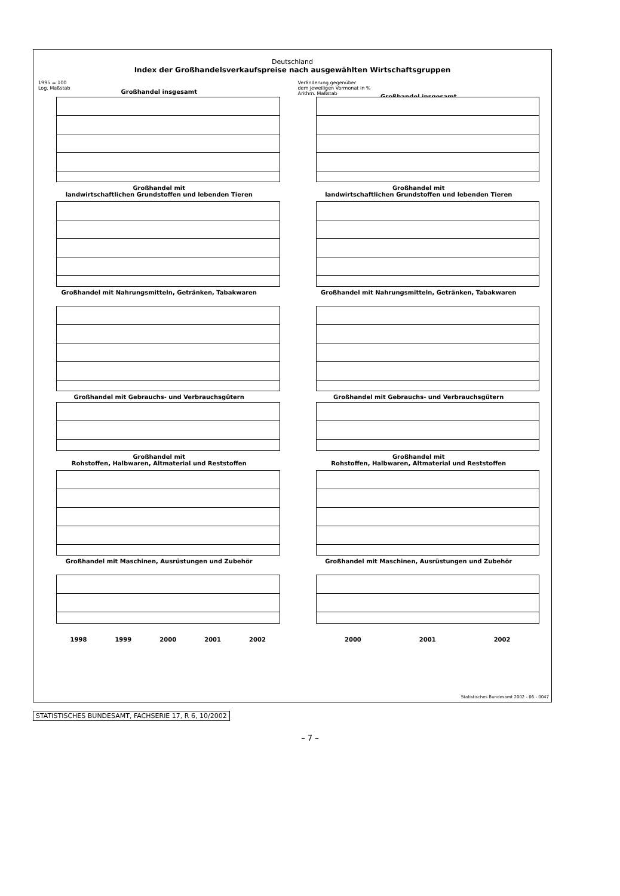Deutschland
Index der Großhandelsverkaufspreise nach ausgewählten Wirtschaftsgruppen
1995 = 100
Log. Maßstab
Großhandel insgesamt
Veränderung gegenüber
dem jeweiligen Vormonat in %
Arithm. Maßstab
Großhandel insgesamt
Großhandel mit
landwirtschaftlichen Grundstoffen und lebenden Tieren
Großhandel mit
landwirtschaftlichen Grundstoffen und lebenden Tieren
Großhandel mit Nahrungsmitteln, Getränken, Tabakwaren
Großhandel mit Nahrungsmitteln, Getränken, Tabakwaren
Großhandel mit Gebrauchs- und Verbrauchsgütern
Großhandel mit Gebrauchs- und Verbrauchsgütern
Großhandel mit
Rohstoffen, Halbwaren, Altmaterial und Reststoffen
Großhandel mit
Rohstoffen, Halbwaren, Altmaterial und Reststoffen
Großhandel mit Maschinen, Ausrüstungen und Zubehör
1998 1999 2000 2001 2002
Großhandel mit Maschinen, Ausrüstungen und Zubehör
2000 2001 2002
Statistisches Bundesamt 2002 - 06 - 0047
STATISTISCHES BUNDESAMT, FACHSERIE 17, R 6, 10/2002
– 7 –